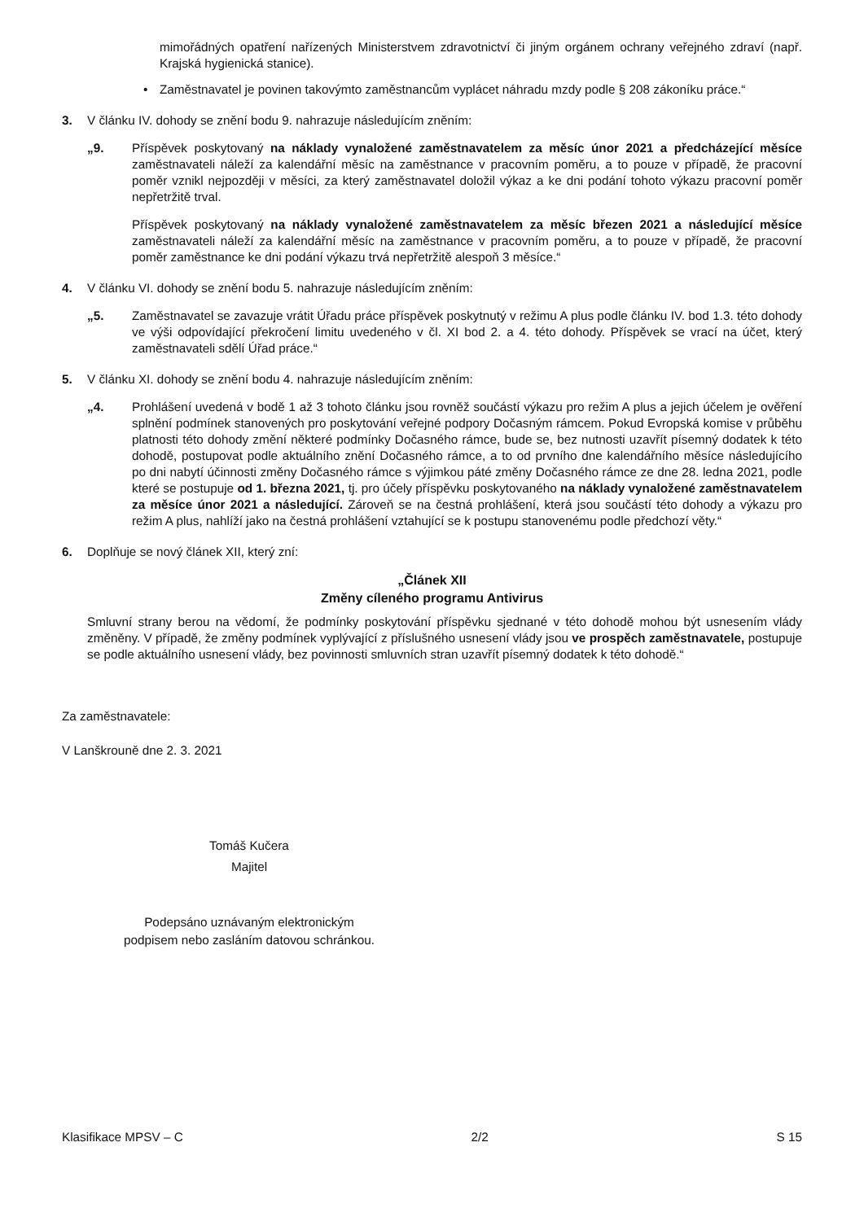mimořádných opatření nařízených Ministerstvem zdravotnictví či jiným orgánem ochrany veřejného zdraví (např. Krajská hygienická stanice).
• Zaměstnavatel je povinen takovýmto zaměstnancům vyplácet náhradu mzdy podle § 208 zákoníku práce.“
3. V článku IV. dohody se znění bodu 9. nahrazuje následujícím zněním:
„9. Příspěvek poskytovaný na náklady vynaložené zaměstnavatelem za měsíc únor 2021 a předcházející měsíce zaměstnavateli náleží za kalendářní měsíc na zaměstnance v pracovním poměru, a to pouze v případě, že pracovní poměr vznikl nejpozději v měsíci, za který zaměstnavatel doložil výkaz a ke dni podání tohoto výkazu pracovní poměr nepřetržitě trval.
Příspěvek poskytovaný na náklady vynaložené zaměstnavatelem za měsíc březen 2021 a následující měsíce zaměstnavateli náleží za kalendářní měsíc na zaměstnance v pracovním poměru, a to pouze v případě, že pracovní poměr zaměstnance ke dni podání výkazu trvá nepřetržitě alespoň 3 měsíce.“
4. V článku VI. dohody se znění bodu 5. nahrazuje následujícím zněním:
„5. Zaměstnavatel se zavazuje vrátit Úřadu práce příspěvek poskytnutý v režimu A plus podle článku IV. bod 1.3. této dohody ve výši odpovídající překročení limitu uvedeného v čl. XI bod 2. a 4. této dohody. Příspěvek se vrací na účet, který zaměstnavateli sdělí Úřad práce.“
5. V článku XI. dohody se znění bodu 4. nahrazuje následujícím zněním:
„4. Prohlášení uvedená v bodě 1 až 3 tohoto článku jsou rovněž součástí výkazu pro režim A plus a jejich účelem je ověření splnění podmínek stanovených pro poskytování veřejné podpory Dočasným rámcem. Pokud Evropská komise v průběhu platnosti této dohody změní některé podmínky Dočasného rámce, bude se, bez nutnosti uzavřít písemný dodatek k této dohodě, postupovat podle aktuálního znění Dočasného rámce, a to od prvního dne kalendářního měsíce následujícího po dni nabytí účinnosti změny Dočasného rámce s výjimkou páté změny Dočasného rámce ze dne 28. ledna 2021, podle které se postupuje od 1. března 2021, tj. pro účely příspěvku poskytovaného na náklady vynaložené zaměstnavatelem za měsíce únor 2021 a následující. Zároveň se na čestná prohlášení, která jsou součástí této dohody a výkazu pro režim A plus, nahlíží jako na čestná prohlášení vztahující se k postupu stanovenému podle předchozí věty.“
6. Doplňuje se nový článek XII, který zní:
„Článek XII
Změny cíleného programu Antivirus
Smluvní strany berou na vědomí, že podmínky poskytování příspěvku sjednané v této dohodě mohou být usnesením vlády změněny. V případě, že změny podmínek vyplývající z příslušného usnesení vlády jsou ve prospěch zaměstnavatele, postupuje se podle aktuálního usnesení vlády, bez povinnosti smluvních stran uzavřít písemný dodatek k této dohodě.“
Za zaměstnavatele:
V Lanškrouně dne 2. 3. 2021
Tomáš Kučera
Majitel
Podepsáno uznávaným elektronickým
podpisem nebo zasláním datovou schránkou.
Klasifikace MPSV – C 2/2 S 15